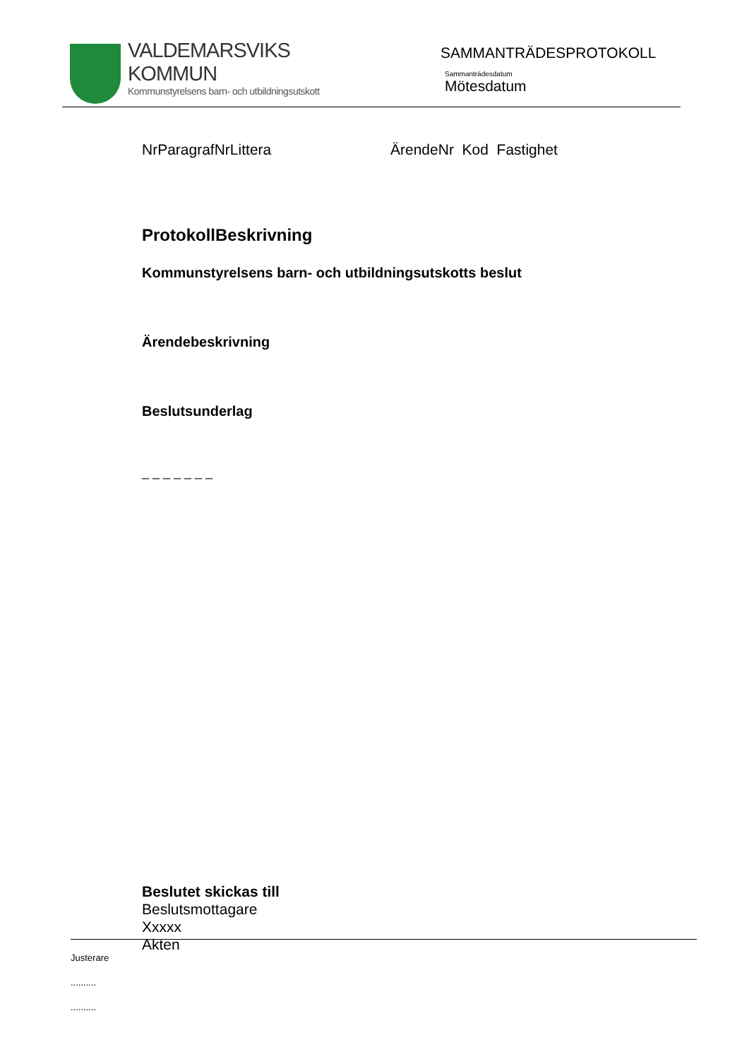VALDEMARSVIKS
KOMMUN
Kommunstyrelsens barn- och utbildningsutskott
SAMMANTRÄDESPROTOKOLL
Sammanträdesdatum
Mötesdatum
NrParagrafNrLittera ÄrendeNr Kod Fastighet
ProtokollBeskrivning
Kommunstyrelsens barn- och utbildningsutskotts beslut
Ärendebeskrivning
Beslutsunderlag
_ _ _ _ _ _ _
Beslutet skickas till
Beslutsmottagare
Xxxxx
Akten
Justerare
..........
..........